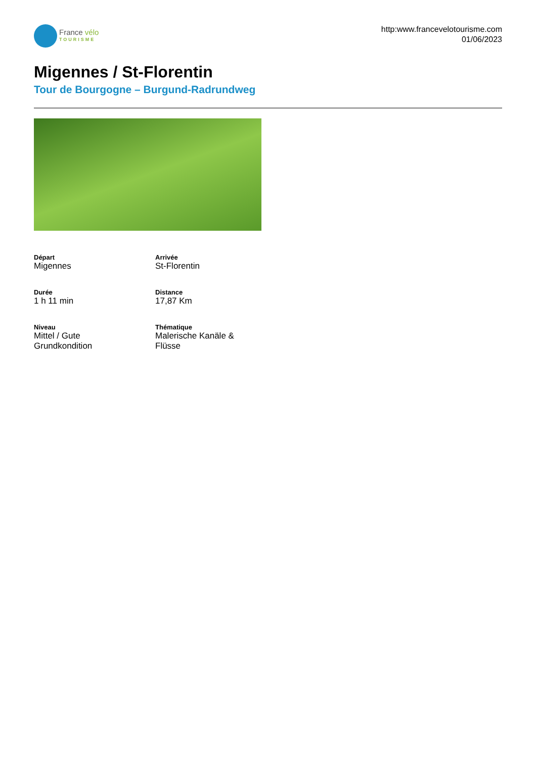France vélo
TOURISME
http:www.francevelotourisme.com
01/06/2023
Migennes / St-Florentin
Tour de Bourgogne – Burgund-Radrundweg
Départ
Migennes
Arrivée
St-Florentin
Durée
1 h 11 min
Distance
17,87 Km
Niveau
Mittel / Gute
Grundkondition
Thématique
Malerische Kanäle &
Flüsse